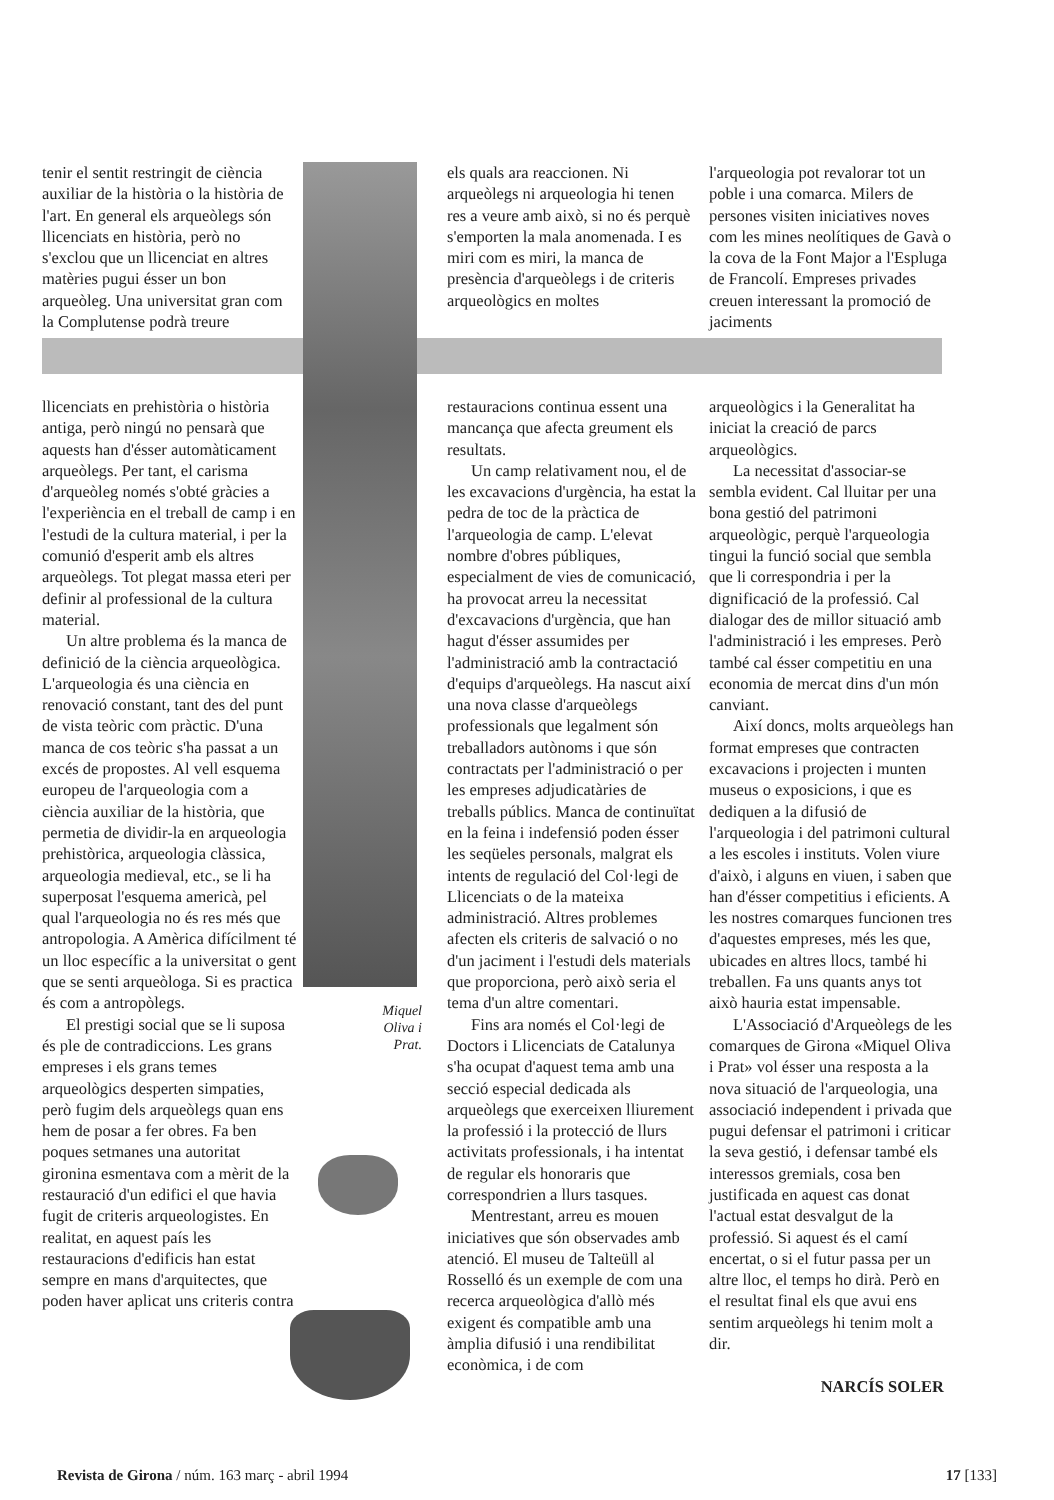tenir el sentit restringit de ciència auxiliar de la història o la història de l'art. En general els arqueòlegs són llicenciats en història, però no s'exclou que un llicenciat en altres matèries pugui ésser un bon arqueòleg. Una universitat gran com la Complutense podrà treure
els quals ara reaccionen. Ni arqueòlegs ni arqueologia hi tenen res a veure amb això, si no és perquè s'emporten la mala anomenada. I es miri com es miri, la manca de presència d'arqueòlegs i de criteris arqueològics en moltes
l'arqueologia pot revalorar tot un poble i una comarca. Milers de persones visiten iniciatives noves com les mines neolítiques de Gavà o la cova de la Font Major a l'Espluga de Francolí. Empreses privades creuen interessant la promoció de jaciments
llicenciats en prehistòria o història antiga, però ningú no pensarà que aquests han d'ésser automàticament arqueòlegs. Per tant, el carisma d'arqueòleg només s'obté gràcies a l'experiència en el treball de camp i en l'estudi de la cultura material, i per la comunió d'esperit amb els altres arqueòlegs. Tot plegat massa eteri per definir al professional de la cultura material.
Un altre problema és la manca de definició de la ciència arqueològica. L'arqueologia és una ciència en renovació constant, tant des del punt de vista teòric com pràctic. D'una manca de cos teòric s'ha passat a un excés de propostes. Al vell esquema europeu de l'arqueologia com a ciència auxiliar de la història, que permetia de dividir-la en arqueologia prehistòrica, arqueologia clàssica, arqueologia medieval, etc., se li ha superposat l'esquema americà, pel qual l'arqueologia no és res més que antropologia. A Amèrica difícilment té un lloc específic a la universitat o gent que se senti arqueòloga. Si es practica és com a antropòlegs.
El prestigi social que se li suposa és ple de contradiccions. Les grans empreses i els grans temes arqueològics desperten simpaties, però fugim dels arqueòlegs quan ens hem de posar a fer obres. Fa ben poques setmanes una autoritat gironina esmentava com a mèrit de la restauració d'un edifici el que havia fugit de criteris arqueologistes. En realitat, en aquest país les restauracions d'edificis han estat sempre en mans d'arquitectes, que poden haver aplicat uns criteris contra
restauracions continua essent una mancança que afecta greument els resultats.
Un camp relativament nou, el de les excavacions d'urgència, ha estat la pedra de toc de la pràctica de l'arqueologia de camp. L'elevat nombre d'obres públiques, especialment de vies de comunicació, ha provocat arreu la necessitat d'excavacions d'urgència, que han hagut d'ésser assumides per l'administració amb la contractació d'equips d'arqueòlegs. Ha nascut així una nova classe d'arqueòlegs professionals que legalment són treballadors autònoms i que són contractats per l'administració o per les empreses adjudicatàries de treballs públics. Manca de continuïtat en la feina i indefensió poden ésser les seqüeles personals, malgrat els intents de regulació del Col·legi de Llicenciats o de la mateixa administració. Altres problemes afecten els criteris de salvació o no d'un jaciment i l'estudi dels materials que proporciona, però això seria el tema d'un altre comentari.
Fins ara només el Col·legi de Doctors i Llicenciats de Catalunya s'ha ocupat d'aquest tema amb una secció especial dedicada als arqueòlegs que exerceixen lliurement la professió i la protecció de llurs activitats professionals, i ha intentat de regular els honoraris que correspondrien a llurs tasques.
Mentrestant, arreu es mouen iniciatives que són observades amb atenció. El museu de Talteüll al Rosselló és un exemple de com una recerca arqueològica d'allò més exigent és compatible amb una àmplia difusió i una rendibilitat econòmica, i de com
arqueològics i la Generalitat ha iniciat la creació de parcs arqueològics.
La necessitat d'associar-se sembla evident. Cal lluitar per una bona gestió del patrimoni arqueològic, perquè l'arqueologia tingui la funció social que sembla que li correspondria i per la dignificació de la professió. Cal dialogar des de millor situació amb l'administració i les empreses. Però també cal ésser competitiu en una economia de mercat dins d'un món canviant.
Així doncs, molts arqueòlegs han format empreses que contracten excavacions i projecten i munten museus o exposicions, i que es dediquen a la difusió de l'arqueologia i del patrimoni cultural a les escoles i instituts. Volen viure d'això, i alguns en viuen, i saben que han d'ésser competitius i eficients. A les nostres comarques funcionen tres d'aquestes empreses, més les que, ubicades en altres llocs, també hi treballen. Fa uns quants anys tot això hauria estat impensable.
L'Associació d'Arqueòlegs de les comarques de Girona «Miquel Oliva i Prat» vol ésser una resposta a la nova situació de l'arqueologia, una associació independent i privada que pugui defensar el patrimoni i criticar la seva gestió, i defensar també els interessos gremials, cosa ben justificada en aquest cas donat l'actual estat desvalgut de la professió. Si aquest és el camí encertat, o si el futur passa per un altre lloc, el temps ho dirà. Però en el resultat final els que avui ens sentim arqueòlegs hi tenim molt a dir.
NARCÍS SOLER
Miquel Oliva i Prat.
Revista de Girona / núm. 163 març - abril 1994 17 [133]